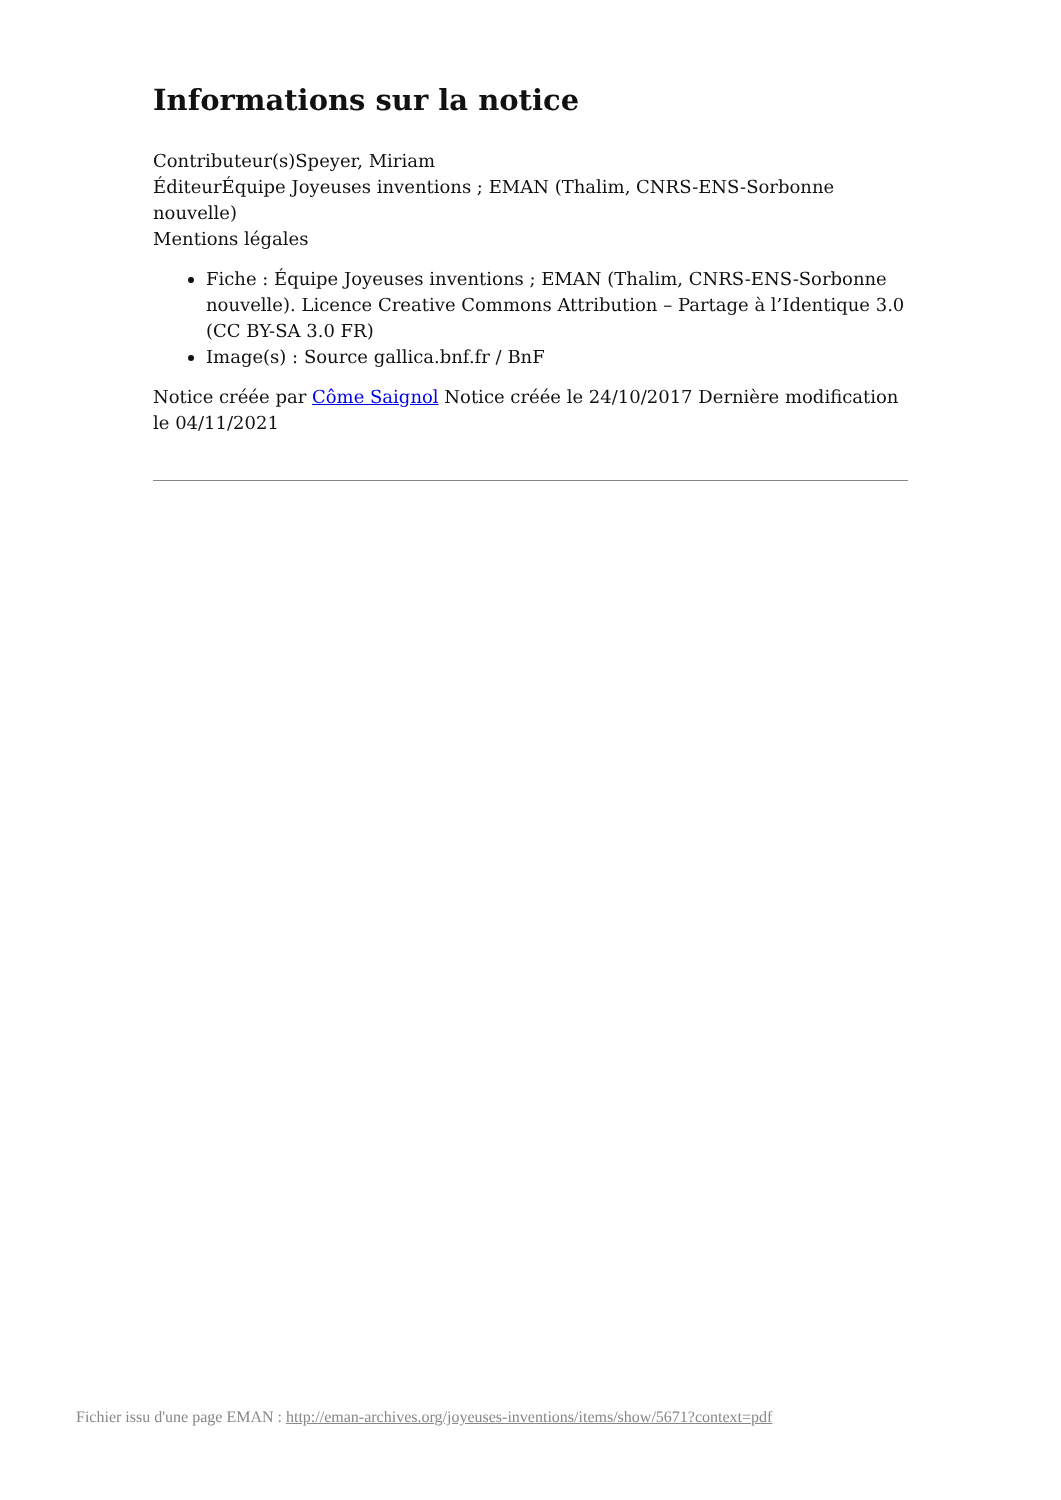Informations sur la notice
Contributeur(s)Speyer, Miriam
ÉditeurÉquipe Joyeuses inventions ; EMAN (Thalim, CNRS-ENS-Sorbonne nouvelle)
Mentions légales
Fiche : Équipe Joyeuses inventions ; EMAN (Thalim, CNRS-ENS-Sorbonne nouvelle). Licence Creative Commons Attribution – Partage à l’Identique 3.0 (CC BY-SA 3.0 FR)
Image(s) : Source gallica.bnf.fr / BnF
Notice créée par Côme Saignol Notice créée le 24/10/2017 Dernière modification le 04/11/2021
Fichier issu d'une page EMAN : http://eman-archives.org/joyeuses-inventions/items/show/5671?context=pdf